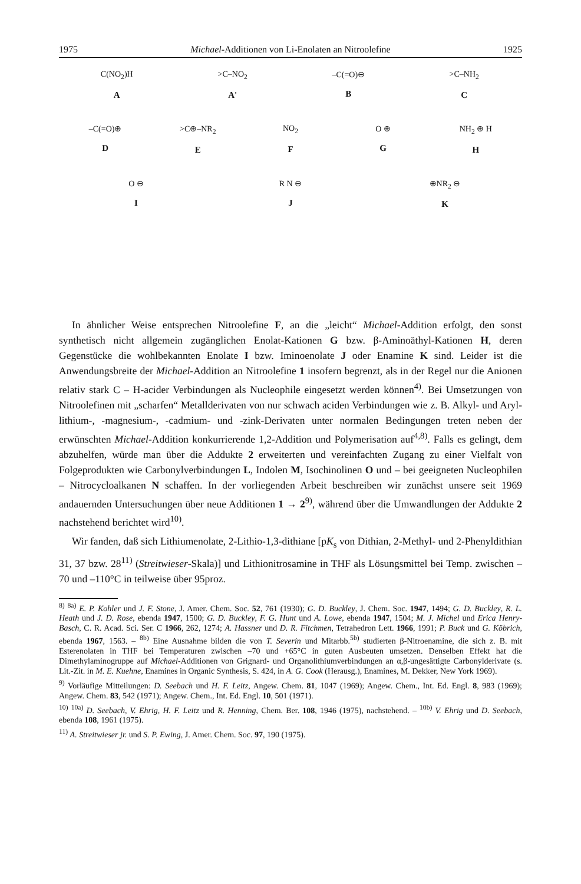1975 Michael-Additionen von Li-Enolaten an Nitroolefine 1925
C(NO<sub>2</sub>)H
A
>C–NO<sub>2</sub>
A'
–C(=O)⊖
B
>C–NH<sub>2</sub>
C
–C(=O)⊕
D
>C⊕–NR<sub>2</sub>
E
NO<sub>2</sub>
F
O ⊕
G
NH<sub>2</sub> ⊕ H
H
O ⊖
I
R N ⊖
J
⊕NR<sub>2</sub> ⊖
K
In ähnlicher Weise entsprechen Nitroolefine F, an die „leicht“ Michael-Addition erfolgt, den sonst synthetisch nicht allgemein zugänglichen Enolat-Kationen G bzw. β-Aminoäthyl-Kationen H, deren Gegenstücke die wohlbekannten Enolate I bzw. Iminoenolate J oder Enamine K sind. Leider ist die Anwendungsbreite der Michael-Addition an Nitroolefine 1 insofern begrenzt, als in der Regel nur die Anionen relativ stark C – H-acider Verbindungen als Nucleophile eingesetzt werden können<sup>4)</sup>. Bei Umsetzungen von Nitroolefinen mit „scharfen“ Metallderivaten von nur schwach aciden Verbindungen wie z. B. Alkyl- und Aryl-lithium-, -magnesium-, -cadmium- und -zink-Derivaten unter normalen Bedingungen treten neben der erwünschten Michael-Addition konkurrierende 1,2-Addition und Polymerisation auf<sup>4,8)</sup>. Falls es gelingt, dem abzuhelfen, würde man über die Addukte 2 erweiterten und vereinfachten Zugang zu einer Vielfalt von Folgeprodukten wie Carbonylverbindungen L, Indolen M, Isochinolinen O und – bei geeigneten Nucleophilen – Nitrocycloalkanen N schaffen. In der vorliegenden Arbeit beschreiben wir zunächst unsere seit 1969 andauernden Untersuchungen über neue Additionen 1 → 2<sup>9)</sup>, während über die Umwandlungen der Addukte 2 nachstehend berichtet wird<sup>10)</sup>.
Wir fanden, daß sich Lithiumenolate, 2-Lithio-1,3-dithiane [pK<sub>s</sub> von Dithian, 2-Methyl- und 2-Phenyldithian 31, 37 bzw. 28<sup>11)</sup> (Streitwieser-Skala)] und Lithionitrosamine in THF als Lösungsmittel bei Temp. zwischen –70 und –110°C in teilweise über 95proz.
<sup>8)</sup> <sup>8a)</sup> E. P. Kohler und J. F. Stone, J. Amer. Chem. Soc. 52, 761 (1930); G. D. Buckley, J. Chem. Soc. 1947, 1494; G. D. Buckley, R. L. Heath und J. D. Rose, ebenda 1947, 1500; G. D. Buckley, F. G. Hunt und A. Lowe, ebenda 1947, 1504; M. J. Michel und Erica Henry-Basch, C. R. Acad. Sci. Ser. C 1966, 262, 1274; A. Hassner und D. R. Fitchmen, Tetrahedron Lett. 1966, 1991; P. Buck und G. Köbrich, ebenda 1967, 1563. – <sup>8b)</sup> Eine Ausnahme bilden die von T. Severin und Mitarbb.<sup>5b)</sup> studierten β-Nitroenamine, die sich z. B. mit Esterenolaten in THF bei Temperaturen zwischen –70 und +65°C in guten Ausbeuten umsetzen. Denselben Effekt hat die Dimethylaminogruppe auf Michael-Additionen von Grignard- und Organolithiumverbindungen an α,β-ungesättigte Carbonylderivate (s. Lit.-Zit. in M. E. Kuehne, Enamines in Organic Synthesis, S. 424, in A. G. Cook (Herausg.), Enamines, M. Dekker, New York 1969).
<sup>9)</sup> Vorläufige Mitteilungen: D. Seebach und H. F. Leitz, Angew. Chem. 81, 1047 (1969); Angew. Chem., Int. Ed. Engl. 8, 983 (1969); Angew. Chem. 83, 542 (1971); Angew. Chem., Int. Ed. Engl. 10, 501 (1971).
<sup>10)</sup> <sup>10a)</sup> D. Seebach, V. Ehrig, H. F. Leitz und R. Henning, Chem. Ber. 108, 1946 (1975), nachstehend. – <sup>10b)</sup> V. Ehrig und D. Seebach, ebenda 108, 1961 (1975).
<sup>11)</sup> A. Streitwieser jr. und S. P. Ewing, J. Amer. Chem. Soc. 97, 190 (1975).